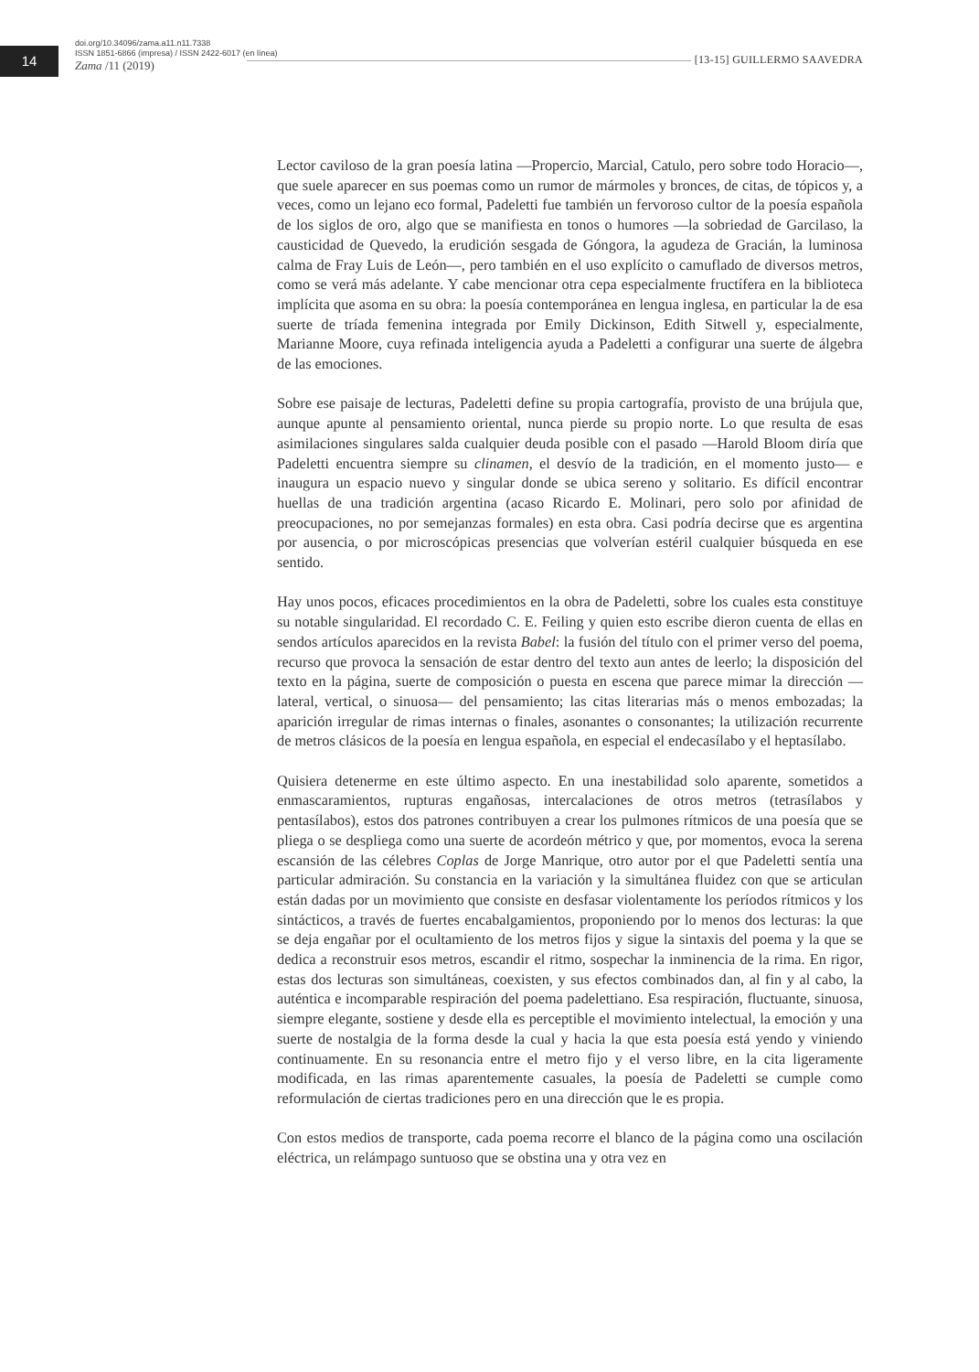14
doi.org/10.34096/zama.a11.n11.7338
ISSN 1851-6866 (impresa) / ISSN 2422-6017 (en línea)
Zama /11 (2019)
[13-15] GUILLERMO SAAVEDRA
Lector caviloso de la gran poesía latina —Propercio, Marcial, Catulo, pero sobre todo Horacio—, que suele aparecer en sus poemas como un rumor de mármoles y bronces, de citas, de tópicos y, a veces, como un lejano eco formal, Padeletti fue también un fervoroso cultor de la poesía española de los siglos de oro, algo que se manifiesta en tonos o humores —la sobriedad de Garcilaso, la causticidad de Quevedo, la erudición sesgada de Góngora, la agudeza de Gracián, la luminosa calma de Fray Luis de León—, pero también en el uso explícito o camuflado de diversos metros, como se verá más adelante. Y cabe mencionar otra cepa especialmente fructífera en la biblioteca implícita que asoma en su obra: la poesía contemporánea en lengua inglesa, en particular la de esa suerte de tríada femenina integrada por Emily Dickinson, Edith Sitwell y, especialmente, Marianne Moore, cuya refinada inteligencia ayuda a Padeletti a configurar una suerte de álgebra de las emociones.
Sobre ese paisaje de lecturas, Padeletti define su propia cartografía, provisto de una brújula que, aunque apunte al pensamiento oriental, nunca pierde su propio norte. Lo que resulta de esas asimilaciones singulares salda cualquier deuda posible con el pasado —Harold Bloom diría que Padeletti encuentra siempre su clinamen, el desvío de la tradición, en el momento justo— e inaugura un espacio nuevo y singular donde se ubica sereno y solitario. Es difícil encontrar huellas de una tradición argentina (acaso Ricardo E. Molinari, pero solo por afinidad de preocupaciones, no por semejanzas formales) en esta obra. Casi podría decirse que es argentina por ausencia, o por microscópicas presencias que volverían estéril cualquier búsqueda en ese sentido.
Hay unos pocos, eficaces procedimientos en la obra de Padeletti, sobre los cuales esta constituye su notable singularidad. El recordado C. E. Feiling y quien esto escribe dieron cuenta de ellas en sendos artículos aparecidos en la revista Babel: la fusión del título con el primer verso del poema, recurso que provoca la sensación de estar dentro del texto aun antes de leerlo; la disposición del texto en la página, suerte de composición o puesta en escena que parece mimar la dirección —lateral, vertical, o sinuosa— del pensamiento; las citas literarias más o menos embozadas; la aparición irregular de rimas internas o finales, asonantes o consonantes; la utilización recurrente de metros clásicos de la poesía en lengua española, en especial el endecasílabo y el heptasílabo.
Quisiera detenerme en este último aspecto. En una inestabilidad solo aparente, sometidos a enmascaramientos, rupturas engañosas, intercalaciones de otros metros (tetrasílabos y pentasílabos), estos dos patrones contribuyen a crear los pulmones rítmicos de una poesía que se pliega o se despliega como una suerte de acordeón métrico y que, por momentos, evoca la serena escansión de las célebres Coplas de Jorge Manrique, otro autor por el que Padeletti sentía una particular admiración. Su constancia en la variación y la simultánea fluidez con que se articulan están dadas por un movimiento que consiste en desfasar violentamente los períodos rítmicos y los sintácticos, a través de fuertes encabalgamientos, proponiendo por lo menos dos lecturas: la que se deja engañar por el ocultamiento de los metros fijos y sigue la sintaxis del poema y la que se dedica a reconstruir esos metros, escandir el ritmo, sospechar la inminencia de la rima. En rigor, estas dos lecturas son simultáneas, coexisten, y sus efectos combinados dan, al fin y al cabo, la auténtica e incomparable respiración del poema padelettiano. Esa respiración, fluctuante, sinuosa, siempre elegante, sostiene y desde ella es perceptible el movimiento intelectual, la emoción y una suerte de nostalgia de la forma desde la cual y hacia la que esta poesía está yendo y viniendo continuamente. En su resonancia entre el metro fijo y el verso libre, en la cita ligeramente modificada, en las rimas aparentemente casuales, la poesía de Padeletti se cumple como reformulación de ciertas tradiciones pero en una dirección que le es propia.
Con estos medios de transporte, cada poema recorre el blanco de la página como una oscilación eléctrica, un relámpago suntuoso que se obstina una y otra vez en